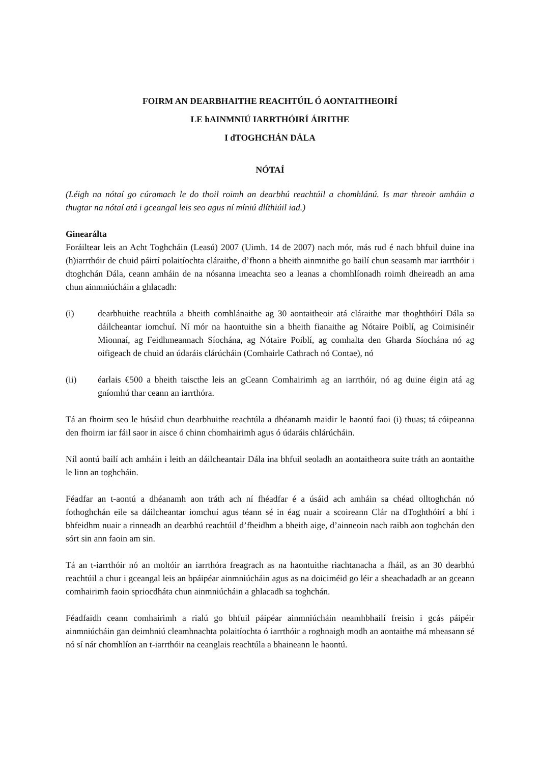FOIRM AN DEARBHAITHE REACHTÚIL Ó AONTAITHEOIRÍ
LE hAINMNIÚ IARRTHÓIRÍ ÁIRITHE
I dTOGHCHÁN DÁLA
NÓTAÍ
(Léigh na nótaí go cúramach le do thoil roimh an dearbhú reachtúil a chomhlánú. Is mar threoir amháin a thugtar na nótaí atá i gceangal leis seo agus ní míniú dlíthiúil iad.)
Ginearálta
Foráiltear leis an Acht Toghcháin (Leasú) 2007 (Uimh. 14 de 2007) nach mór, más rud é nach bhfuil duine ina (h)iarrthóir de chuid páirtí polaitíochta cláraithe, d’fhonn a bheith ainmnithe go bailí chun seasamh mar iarrthóir i dtoghchán Dála, ceann amháin de na nósanna imeachta seo a leanas a chomhlíonadh roimh dheireadh an ama chun ainmniúcháin a ghlacadh:
(i) dearbhuithe reachtúla a bheith comhlánaithe ag 30 aontaitheoir atá cláraithe mar thoghthóirí Dála sa dáilcheantar iomchuí. Ní mór na haontuithe sin a bheith fianaithe ag Nótaire Poiblí, ag Coimisinéir Mionnaí, ag Feidhmeannach Síochána, ag Nótaire Poiblí, ag comhalta den Gharda Síochána nó ag oifigeach de chuid an údaráis clárúcháin (Comhairle Cathrach nó Contae), nó
(ii) éarlais €500 a bheith taiscthe leis an gCeann Comhairimh ag an iarrthóir, nó ag duine éigin atá ag gníomhú thar ceann an iarrthóra.
Tá an fhoirm seo le húsáid chun dearbhuithe reachtúla a dhéanamh maidir le haontú faoi (i) thuas; tá cóipeanna den fhoirm iar fáil saor in aisce ó chinn chomhairimh agus ó údaráis chlárúcháin.
Níl aontú bailí ach amháin i leith an dáilcheantair Dála ina bhfuil seoladh an aontaitheora suite tráth an aontaithe le linn an toghcháin.
Féadfar an t-aontú a dhéanamh aon tráth ach ní fhéadfar é a úsáid ach amháin sa chéad olltoghchán nó fothoghchán eile sa dáilcheantar iomchuí agus téann sé in éag nuair a scoireann Clár na dToghthóirí a bhí i bhfeidhm nuair a rinneadh an dearbhú reachtúil d’fheidhm a bheith aige, d’ainneoin nach raibh aon toghchán den sórt sin ann faoin am sin.
Tá an t-iarrthóir nó an moltóir an iarrthóra freagrach as na haontuithe riachtanacha a fháil, as an 30 dearbhú reachtúil a chur i gceangal leis an bpáipéar ainmniúcháin agus as na doiciméid go léir a sheachadadh ar an gceann comhairimh faoin spriocdháta chun ainmniúcháin a ghlacadh sa toghchán.
Féadfaidh ceann comhairimh a rialú go bhfuil páipéar ainmniúcháin neamhbhailí freisin i gcás páipéir ainmniúcháin gan deimhniú cleamhnachta polaitíochta ó iarrthóir a roghnaigh modh an aontaithe má mheasann sé nó sí nár chomhlíon an t-iarrthóir na ceanglais reachtúla a bhaineann le haontú.